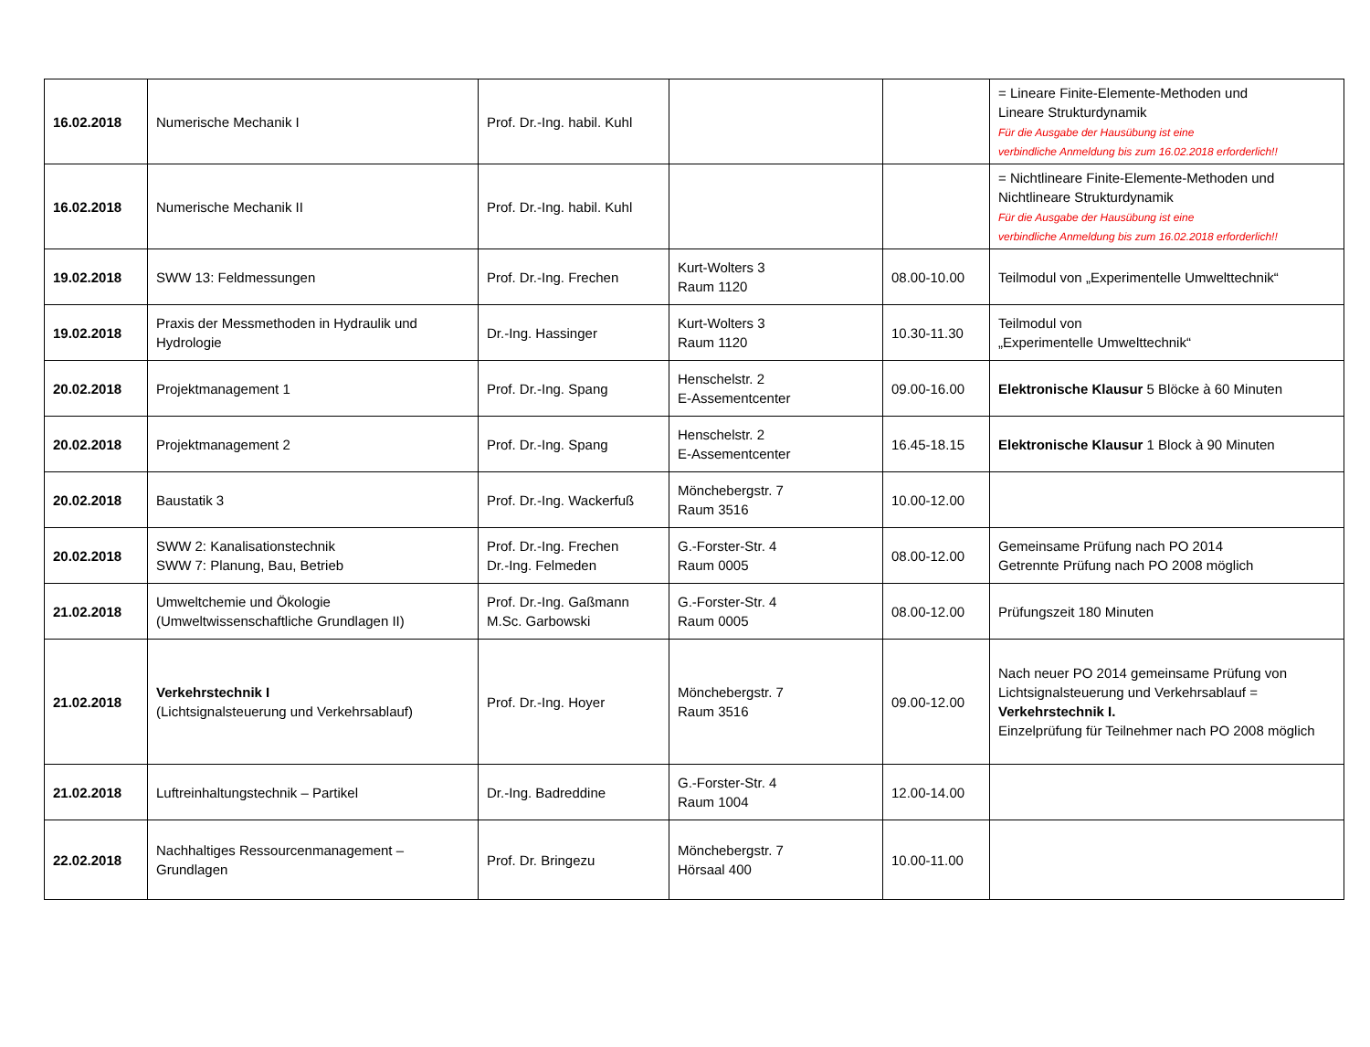| 16.02.2018 | Numerische Mechanik I | Prof. Dr.-Ing. habil. Kuhl | | | = Lineare Finite-Elemente-Methoden und Lineare Strukturdynamik Für die Ausgabe der Hausübung ist eine verbindliche Anmeldung bis zum 16.02.2018 erforderlich!! |
| 16.02.2018 | Numerische Mechanik II | Prof. Dr.-Ing. habil. Kuhl | | | = Nichtlineare Finite-Elemente-Methoden und Nichtlineare Strukturdynamik Für die Ausgabe der Hausübung ist eine verbindliche Anmeldung bis zum 16.02.2018 erforderlich!! |
| 19.02.2018 | SWW 13: Feldmessungen | Prof. Dr.-Ing. Frechen | Kurt-Wolters 3 Raum 1120 | 08.00-10.00 | Teilmodul von „Experimentelle Umwelttechnik“ |
| 19.02.2018 | Praxis der Messmethoden in Hydraulik und Hydrologie | Dr.-Ing. Hassinger | Kurt-Wolters 3 Raum 1120 | 10.30-11.30 | Teilmodul von „Experimentelle Umwelttechnik“ |
| 20.02.2018 | Projektmanagement 1 | Prof. Dr.-Ing. Spang | Henschelstr. 2 E-Assementcenter | 09.00-16.00 | Elektronische Klausur 5 Blöcke à 60 Minuten |
| 20.02.2018 | Projektmanagement 2 | Prof. Dr.-Ing. Spang | Henschelstr. 2 E-Assementcenter | 16.45-18.15 | Elektronische Klausur 1 Block à 90 Minuten |
| 20.02.2018 | Baustatik 3 | Prof. Dr.-Ing. Wackerfuß | Mönchebergstr. 7 Raum 3516 | 10.00-12.00 | |
| 20.02.2018 | SWW 2: Kanalisationstechnik SWW 7: Planung, Bau, Betrieb | Prof. Dr.-Ing. Frechen Dr.-Ing. Felmeden | G.-Forster-Str. 4 Raum 0005 | 08.00-12.00 | Gemeinsame Prüfung nach PO 2014 Getrennte Prüfung nach PO 2008 möglich |
| 21.02.2018 | Umweltchemie und Ökologie (Umweltwissenschaftliche Grundlagen II) | Prof. Dr.-Ing. Gaßmann M.Sc. Garbowski | G.-Forster-Str. 4 Raum 0005 | 08.00-12.00 | Prüfungszeit 180 Minuten |
| 21.02.2018 | Verkehrstechnik I (Lichtsignalsteuerung und Verkehrsablauf) | Prof. Dr.-Ing. Hoyer | Mönchebergstr. 7 Raum 3516 | 09.00-12.00 | Nach neuer PO 2014 gemeinsame Prüfung von Lichtsignalsteuerung und Verkehrsablauf = Verkehrstechnik I. Einzelprüfung für Teilnehmer nach PO 2008 möglich |
| 21.02.2018 | Luftreinhaltungstechnik – Partikel | Dr.-Ing. Badreddine | G.-Forster-Str. 4 Raum 1004 | 12.00-14.00 | |
| 22.02.2018 | Nachhaltiges Ressourcenmanagement – Grundlagen | Prof. Dr. Bringezu | Mönchebergstr. 7 Hörsaal 400 | 10.00-11.00 | |